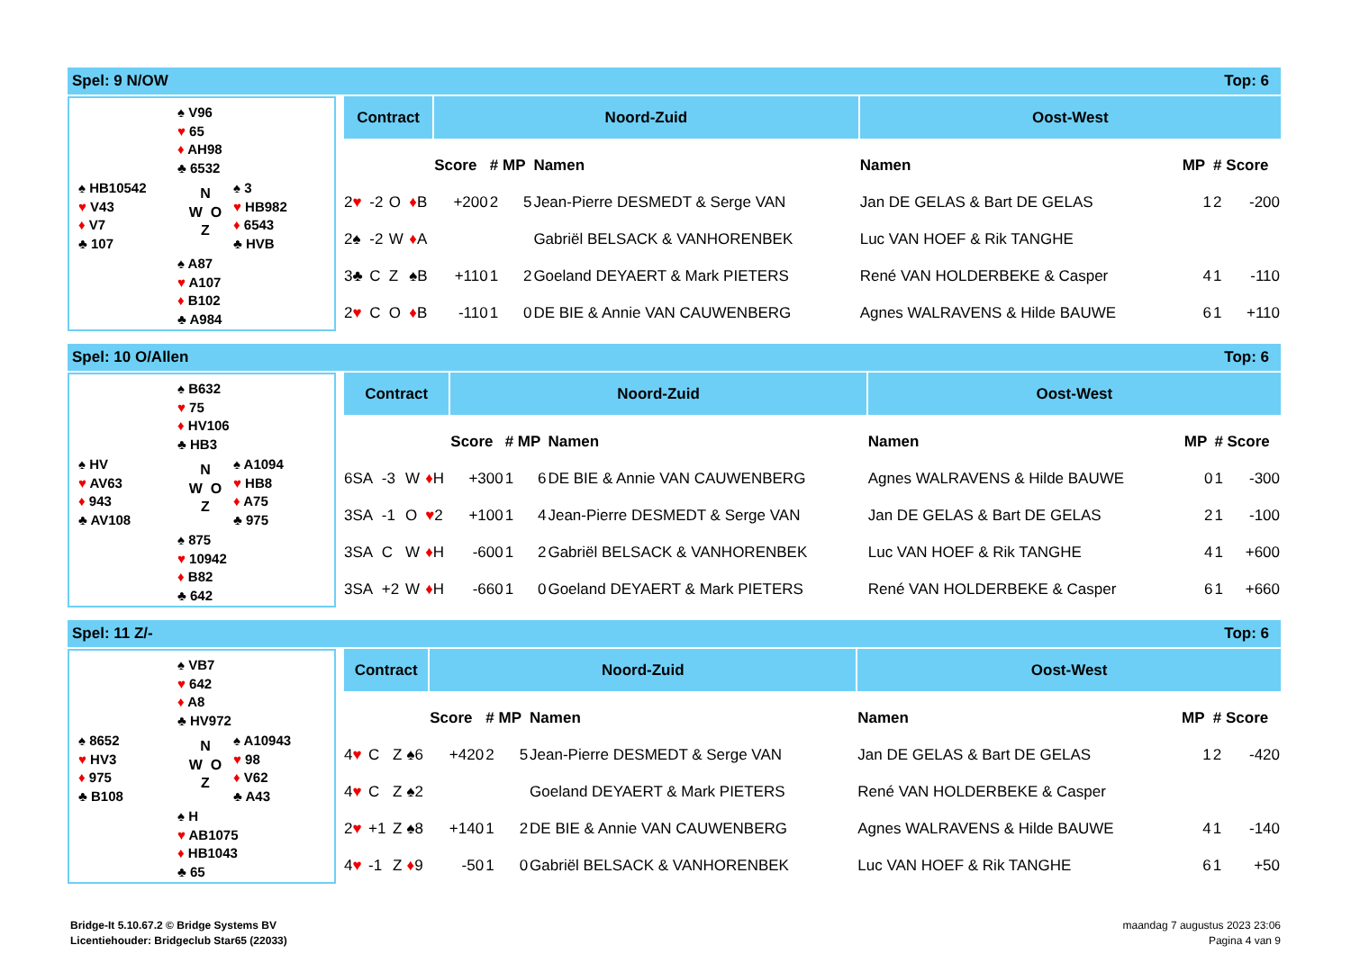Spel: 9 N/OW Top: 6
♠ V96
♥ 65
♦ AH98
♣ 6532
♠ HB10542
♥ V43
♦ V7
♣ 107
N
W O
Z
♠ 3
♥ HB982
♦ 6543
♣ HVB
♠ A87
♥ A107
♦ B102
♣ A984
| Contract | | | | Noord-Zuid | | | | Oost-West | | | |
| --- | --- | --- | --- | --- | --- | --- | --- | --- | --- | --- | --- |
| | | | | Score | # | MP | Namen | Namen | MP | # | Score |
| 2 ♥ | -2 | O | ♦ B | +200 | 2 | 5 | Jean-Pierre DESMEDT & Serge VAN | Jan DE GELAS & Bart DE GELAS | 1 | 2 | -200 |
| 2♠ | -2 | W | ♦ A | | | | Gabriël BELSACK & VANHORENBEK | Luc VAN HOEF & Rik TANGHE | | | |
| 3♣ | C | Z | ♠B | +110 | 1 | 2 | Goeland DEYAERT & Mark PIETERS | René VAN HOLDERBEKE & Casper | 4 | 1 | -110 |
| 2 ♥ | C | O | ♦ B | -110 | 1 | 0 | DE BIE & Annie VAN CAUWENBERG | Agnes WALRAVENS & Hilde BAUWE | 6 | 1 | +110 |
Spel: 10 O/Allen Top: 6
♠ B632
♥ 75
♦ HV106
♣ HB3
♠ HV
♥ AV63
♦ 943
♣ AV108
N
W O
Z
♠ A1094
♥ HB8
♦ A75
♣ 975
♠ 875
♥ 10942
♦ B82
♣ 642
| Contract | | | | Noord-Zuid | | | | Oost-West | | | |
| --- | --- | --- | --- | --- | --- | --- | --- | --- | --- | --- | --- |
| | | | | Score | # | MP | Namen | Namen | MP | # | Score |
| 6SA | -3 | W | ♦ H | +300 | 1 | 6 | DE BIE & Annie VAN CAUWENBERG | Agnes WALRAVENS & Hilde BAUWE | 0 | 1 | -300 |
| 3SA | -1 | O | ♥ 2 | +100 | 1 | 4 | Jean-Pierre DESMEDT & Serge VAN | Jan DE GELAS & Bart DE GELAS | 2 | 1 | -100 |
| 3SA | C | W | ♦ H | -600 | 1 | 2 | Gabriël BELSACK & VANHORENBEK | Luc VAN HOEF & Rik TANGHE | 4 | 1 | +600 |
| 3SA | +2 | W | ♦ H | -660 | 1 | 0 | Goeland DEYAERT & Mark PIETERS | René VAN HOLDERBEKE & Casper | 6 | 1 | +660 |
Spel: 11 Z/- Top: 6
♠ VB7
♥ 642
♦ A8
♣ HV972
♠ 8652
♥ HV3
♦ 975
♣ B108
N
W O
Z
♠ A10943
♥ 98
♦ V62
♣ A43
♠ H
♥ AB1075
♦ HB1043
♣ 65
| Contract | | | | Noord-Zuid | | | | Oost-West | | | |
| --- | --- | --- | --- | --- | --- | --- | --- | --- | --- | --- | --- |
| | | | | Score | # | MP | Namen | Namen | MP | # | Score |
| 4 ♥ | C | Z | ♠6 | +420 | 2 | 5 | Jean-Pierre DESMEDT & Serge VAN | Jan DE GELAS & Bart DE GELAS | 1 | 2 | -420 |
| 4 ♥ | C | Z | ♠2 | | | | Goeland DEYAERT & Mark PIETERS | René VAN HOLDERBEKE & Casper | | | |
| 2 ♥ | +1 | Z | ♠8 | +140 | 1 | 2 | DE BIE & Annie VAN CAUWENBERG | Agnes WALRAVENS & Hilde BAUWE | 4 | 1 | -140 |
| 4 ♥ | -1 | Z | ♦ 9 | -50 | 1 | 0 | Gabriël BELSACK & VANHORENBEK | Luc VAN HOEF & Rik TANGHE | 6 | 1 | +50 |
Bridge-It 5.10.67.2 © Bridge Systems BV
Licentiehouder: Bridgeclub Star65 (22033)
maandag 7 augustus 2023 23:06
Pagina 4 van 9